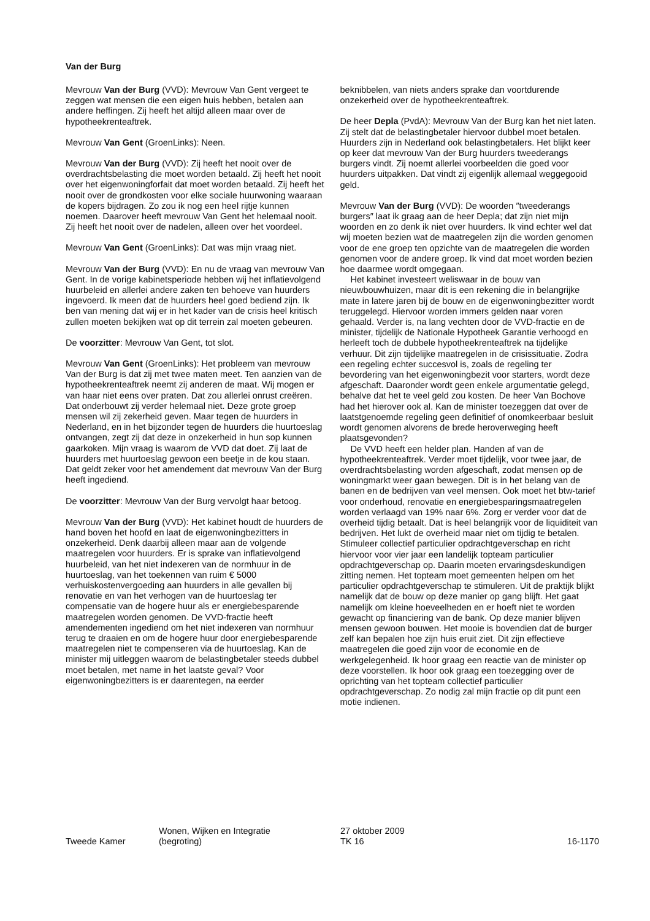Van der Burg
Mevrouw Van der Burg (VVD): Mevrouw Van Gent vergeet te zeggen wat mensen die een eigen huis hebben, betalen aan andere heffingen. Zij heeft het altijd alleen maar over de hypotheekrenteaftrek.
Mevrouw Van Gent (GroenLinks): Neen.
Mevrouw Van der Burg (VVD): Zij heeft het nooit over de overdrachtsbelasting die moet worden betaald. Zij heeft het nooit over het eigenwoningforfait dat moet worden betaald. Zij heeft het nooit over de grondkosten voor elke sociale huurwoning waaraan de kopers bijdragen. Zo zou ik nog een heel rijtje kunnen noemen. Daarover heeft mevrouw Van Gent het helemaal nooit. Zij heeft het nooit over de nadelen, alleen over het voordeel.
Mevrouw Van Gent (GroenLinks): Dat was mijn vraag niet.
Mevrouw Van der Burg (VVD): En nu de vraag van mevrouw Van Gent. In de vorige kabinetsperiode hebben wij het inflatievolgend huurbeleid en allerlei andere zaken ten behoeve van huurders ingevoerd. Ik meen dat de huurders heel goed bediend zijn. Ik ben van mening dat wij er in het kader van de crisis heel kritisch zullen moeten bekijken wat op dit terrein zal moeten gebeuren.
De voorzitter: Mevrouw Van Gent, tot slot.
Mevrouw Van Gent (GroenLinks): Het probleem van mevrouw Van der Burg is dat zij met twee maten meet. Ten aanzien van de hypotheekrenteaftrek neemt zij anderen de maat. Wij mogen er van haar niet eens over praten. Dat zou allerlei onrust creëren. Dat onderbouwt zij verder helemaal niet. Deze grote groep mensen wil zij zekerheid geven. Maar tegen de huurders in Nederland, en in het bijzonder tegen de huurders die huurtoeslag ontvangen, zegt zij dat deze in onzekerheid in hun sop kunnen gaarkoken. Mijn vraag is waarom de VVD dat doet. Zij laat de huurders met huurtoeslag gewoon een beetje in de kou staan. Dat geldt zeker voor het amendement dat mevrouw Van der Burg heeft ingediend.
De voorzitter: Mevrouw Van der Burg vervolgt haar betoog.
Mevrouw Van der Burg (VVD): Het kabinet houdt de huurders de hand boven het hoofd en laat de eigenwoningbezitters in onzekerheid. Denk daarbij alleen maar aan de volgende maatregelen voor huurders. Er is sprake van inflatievolgend huurbeleid, van het niet indexeren van de normhuur in de huurtoeslag, van het toekennen van ruim € 5000 verhuiskostenvergoeding aan huurders in alle gevallen bij renovatie en van het verhogen van de huurtoeslag ter compensatie van de hogere huur als er energiebesparende maatregelen worden genomen. De VVD-fractie heeft amendementen ingediend om het niet indexeren van normhuur terug te draaien en om de hogere huur door energiebesparende maatregelen niet te compenseren via de huurtoeslag. Kan de minister mij uitleggen waarom de belastingbetaler steeds dubbel moet betalen, met name in het laatste geval? Voor eigenwoningbezitters is er daarentegen, na eerder
beknibbelen, van niets anders sprake dan voortdurende onzekerheid over de hypotheekrenteaftrek.
De heer Depla (PvdA): Mevrouw Van der Burg kan het niet laten. Zij stelt dat de belastingbetaler hiervoor dubbel moet betalen. Huurders zijn in Nederland ook belastingbetalers. Het blijkt keer op keer dat mevrouw Van der Burg huurders tweederangs burgers vindt. Zij noemt allerlei voorbeelden die goed voor huurders uitpakken. Dat vindt zij eigenlijk allemaal weggegooid geld.
Mevrouw Van der Burg (VVD): De woorden ″tweederangs burgers″ laat ik graag aan de heer Depla; dat zijn niet mijn woorden en zo denk ik niet over huurders. Ik vind echter wel dat wij moeten bezien wat de maatregelen zijn die worden genomen voor de ene groep ten opzichte van de maatregelen die worden genomen voor de andere groep. Ik vind dat moet worden bezien hoe daarmee wordt omgegaan.
Het kabinet investeert weliswaar in de bouw van nieuwbouwhuizen, maar dit is een rekening die in belangrijke mate in latere jaren bij de bouw en de eigenwoningbezitter wordt teruggelegd. Hiervoor worden immers gelden naar voren gehaald. Verder is, na lang vechten door de VVD-fractie en de minister, tijdelijk de Nationale Hypotheek Garantie verhoogd en herleeft toch de dubbele hypotheekrenteaftrek na tijdelijke verhuur. Dit zijn tijdelijke maatregelen in de crisissituatie. Zodra een regeling echter succesvol is, zoals de regeling ter bevordering van het eigenwoningbezit voor starters, wordt deze afgeschaft. Daaronder wordt geen enkele argumentatie gelegd, behalve dat het te veel geld zou kosten. De heer Van Bochove had het hierover ook al. Kan de minister toezeggen dat over de laatstgenoemde regeling geen definitief of onomkeerbaar besluit wordt genomen alvorens de brede heroverweging heeft plaatsgevonden?
De VVD heeft een helder plan. Handen af van de hypotheekrenteaftrek. Verder moet tijdelijk, voor twee jaar, de overdrachtsbelasting worden afgeschaft, zodat mensen op de woningmarkt weer gaan bewegen. Dit is in het belang van de banen en de bedrijven van veel mensen. Ook moet het btw-tarief voor onderhoud, renovatie en energiebesparingsmaatregelen worden verlaagd van 19% naar 6%. Zorg er verder voor dat de overheid tijdig betaalt. Dat is heel belangrijk voor de liquiditeit van bedrijven. Het lukt de overheid maar niet om tijdig te betalen. Stimuleer collectief particulier opdrachtgeverschap en richt hiervoor voor vier jaar een landelijk topteam particulier opdrachtgeverschap op. Daarin moeten ervaringsdeskundigen zitting nemen. Het topteam moet gemeenten helpen om het particulier opdrachtgeverschap te stimuleren. Uit de praktijk blijkt namelijk dat de bouw op deze manier op gang blijft. Het gaat namelijk om kleine hoeveelheden en er hoeft niet te worden gewacht op financiering van de bank. Op deze manier blijven mensen gewoon bouwen. Het mooie is bovendien dat de burger zelf kan bepalen hoe zijn huis eruit ziet. Dit zijn effectieve maatregelen die goed zijn voor de economie en de werkgelegenheid. Ik hoor graag een reactie van de minister op deze voorstellen. Ik hoor ook graag een toezegging over de oprichting van het topteam collectief particulier opdrachtgeverschap. Zo nodig zal mijn fractie op dit punt een motie indienen.
Tweede Kamer
Wonen, Wijken en Integratie
(begroting)
27 oktober 2009
TK 16
16-1170